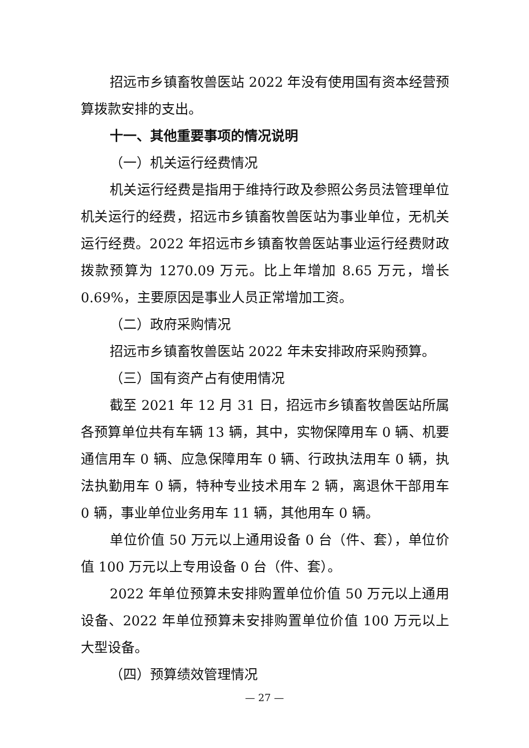招远市乡镇畜牧兽医站 2022 年没有使用国有资本经营预算拨款安排的支出。
十一、其他重要事项的情况说明
（一）机关运行经费情况
机关运行经费是指用于维持行政及参照公务员法管理单位机关运行的经费，招远市乡镇畜牧兽医站为事业单位，无机关运行经费。2022 年招远市乡镇畜牧兽医站事业运行经费财政拨款预算为 1270.09 万元。比上年增加 8.65 万元，增长 0.69%，主要原因是事业人员正常增加工资。
（二）政府采购情况
招远市乡镇畜牧兽医站 2022 年未安排政府采购预算。
（三）国有资产占有使用情况
截至 2021 年 12 月 31 日，招远市乡镇畜牧兽医站所属各预算单位共有车辆 13 辆，其中，实物保障用车 0 辆、机要通信用车 0 辆、应急保障用车 0 辆、行政执法用车 0 辆，执法执勤用车 0 辆，特种专业技术用车 2 辆，离退休干部用车 0 辆，事业单位业务用车 11 辆，其他用车 0 辆。
单位价值 50 万元以上通用设备 0 台（件、套），单位价值 100 万元以上专用设备 0 台（件、套）。
2022 年单位预算未安排购置单位价值 50 万元以上通用设备、2022 年单位预算未安排购置单位价值 100 万元以上大型设备。
（四）预算绩效管理情况
— 27 —